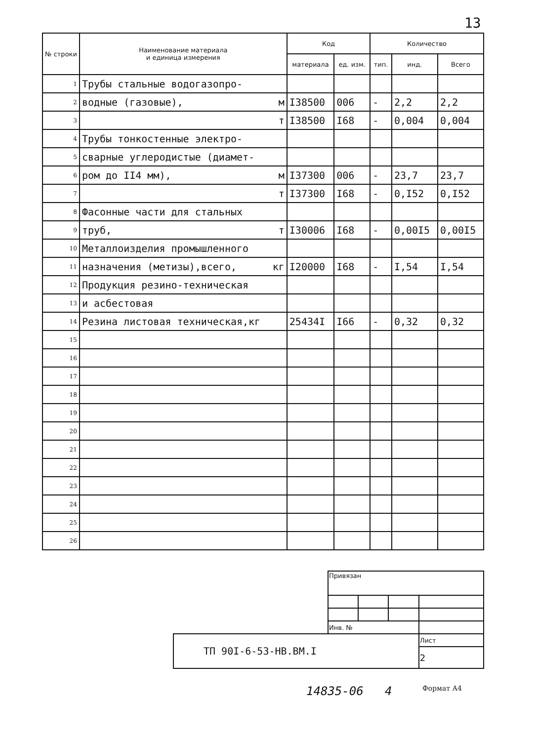13
| № строки | Наименование материала и единица измерения | Код | | Количество | | |
| --- | --- | --- | --- | --- | --- | --- |
| | | материала | ед. изм. | тип. | инд. | Всего |
| 1 | Трубы стальные водогазопро- | | | | | |
| 2 | водные (газовые), м | I38500 | 006 | - | 2,2 | 2,2 |
| 3 | т | I38500 | I68 | - | 0,004 | 0,004 |
| 4 | Трубы тонкостенные электро- | | | | | |
| 5 | сварные углеродистые (диамет- | | | | | |
| 6 | ром до II4 мм), м | I37300 | 006 | - | 23,7 | 23,7 |
| 7 | т | I37300 | I68 | - | 0,I52 | 0,I52 |
| 8 | Фасонные части для стальных | | | | | |
| 9 | труб, т | I30006 | I68 | - | 0,00I5 | 0,00I5 |
| 10 | Металлоизделия промышленного | | | | | |
| 11 | назначения (метизы),всего, кг | I20000 | I68 | - | I,54 | I,54 |
| 12 | Продукция резино-техническая | | | | | |
| 13 | и асбестовая | | | | | |
| 14 | Резина листовая техническая,кг | 25434I | I66 | - | 0,32 | 0,32 |
| 15 | | | | | | |
| 16 | | | | | | |
| 17 | | | | | | |
| 18 | | | | | | |
| 19 | | | | | | |
| 20 | | | | | | |
| 21 | | | | | | |
| 22 | | | | | | |
| 23 | | | | | | |
| 24 | | | | | | |
| 25 | | | | | | |
| 26 | | | | | | |
| | Привязан | | | |
| | Инв. № | | | |
| ТП 90I-6-53-НВ.ВМ.I | | | | Лист |
| | | | | 2 |
14835-06 4 Формат А4